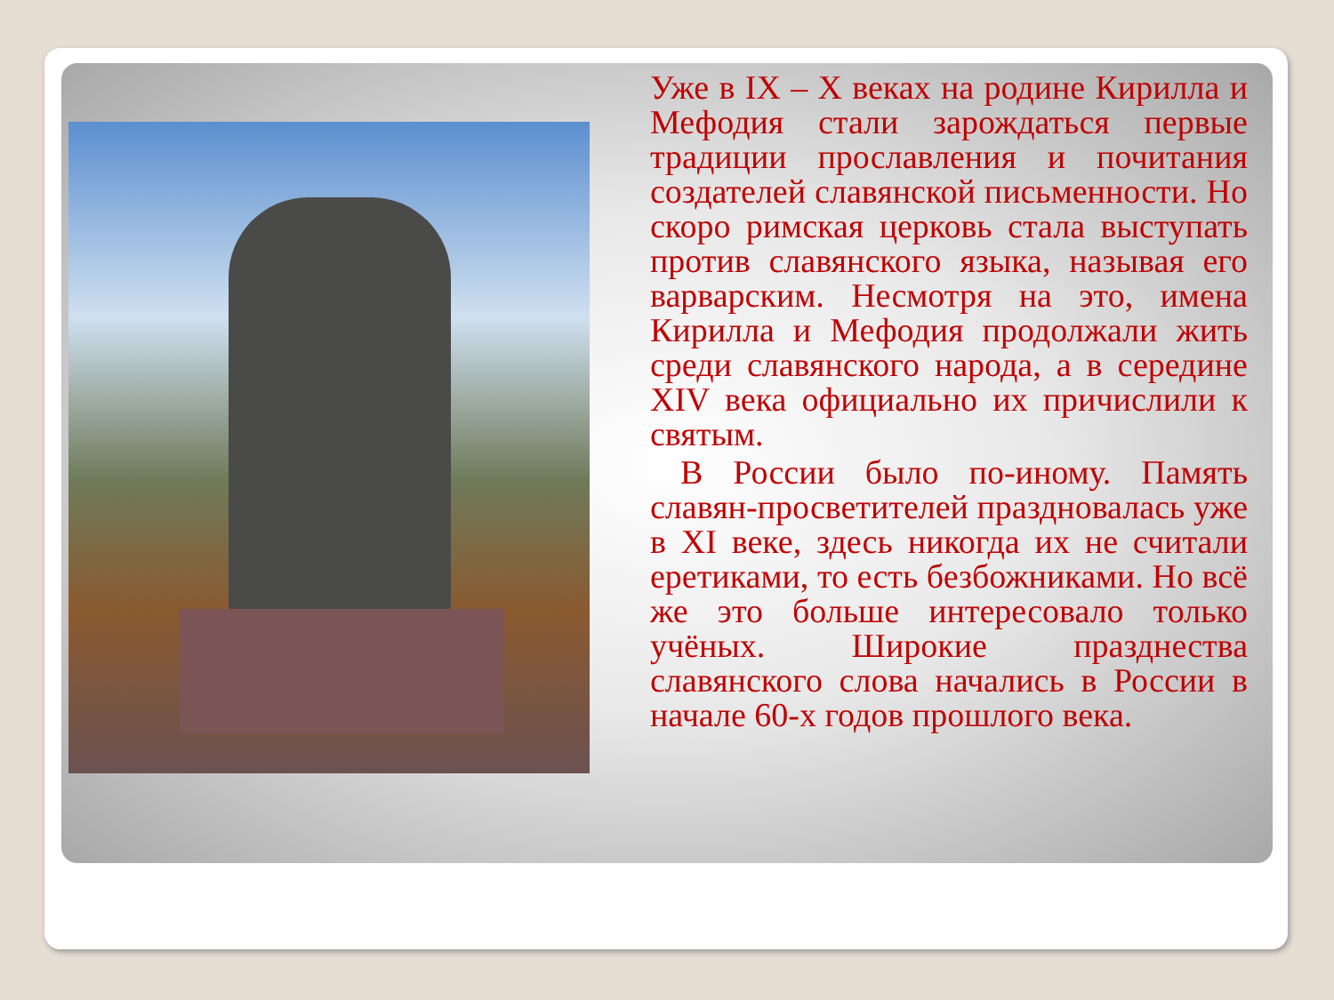Уже в IX – X веках на родине Кирилла и Мефодия стали зарождаться первые традиции прославления и почитания создателей славянской письменности. Но скоро римская церковь стала выступать против славянского языка, называя его варварским. Несмотря на это, имена Кирилла и Мефодия продолжали жить среди славянского народа, а в середине XIV века официально их причислили к святым.
В России было по-иному. Память славян-просветителей праздновалась уже в XI веке, здесь никогда их не считали еретиками, то есть безбожниками. Но всё же это больше интересовало только учёных. Широкие празднества славянского слова начались в России в начале 60-х годов прошлого века.